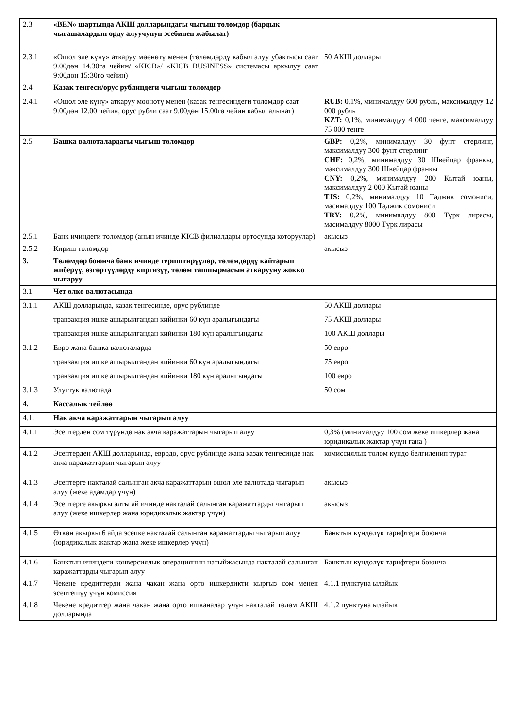| 2.3 | «BEN» шартында АКШ долларындагы чыгыш төлөмдөр (бардык чыгашалардын орду алуучунун эсебинен жабылат) | |
| 2.3.1 | «Ошол эле күнү» аткаруу мөөнөтү менен (төлөмдөрдү кабыл алуу убактысы саат 9.00дөн 14.30га чейин/ «KICB»/ «KICB BUSINESS» системасы аркылуу саат 9:00дөн 15:30гө чейин) | 50 АКШ доллары |
| 2.4 | Казак тенгеси/орус рублиндеги чыгыш төлөмдөр | |
| 2.4.1 | «Ошол эле күнү» аткаруу мөөнөтү менен (казак тенгесиндеги төлөмдөр саат 9.00дөн 12.00 чейин, орус рубли саат 9.00дөн 15.00гө чейин кабыл алынат) | RUB: 0,1%, минималдуу 600 рубль, максималдуу 12 000 рубль KZT: 0,1%, минималдуу 4 000 тенге, максималдуу 75 000 тенге |
| 2.5 | Башка валюталардагы чыгыш төлөмдөр | GBP: 0,2%, минималдуу 30 фунт стерлинг, максималдуу 300 фунт стерлинг CHF: 0,2%, минималдуу 30 Швейцар франкы, максималдуу 300 Швейцар франкы CNY: 0,2%, минималдуу 200 Кытай юаны, максималдуу 2 000 Кытай юаны TJS: 0,2%, минималдуу 10 Таджик сомониси, масималдуу 100 Таджик сомониси TRY: 0,2%, минималдуу 800 Түрк лирасы, масималдуу 8000 Түрк лирасы |
| 2.5.1 | Банк ичиндеги төлөмдөр (анын ичинде KICB филиалдары ортосунда которуулар) | акысыз |
| 2.5.2 | Кириш төлөмдөр | акысыз |
| 3. | Төлөмдөр боюнча банк ичинде териштирүүлөр, төлөмдөрдү кайтарып жиберүү, өзгөртүүлөрдү киргизүү, төлөм тапшырмасын аткарууну жокко чыгаруу | |
| 3.1 | Чет өлкө валютасында | |
| 3.1.1 | АКШ долларында, казак тенгесинде, орус рублинде | 50 АКШ доллары |
| | транзакция ишке ашырылгандан кийинки 60 күн аралыгындагы | 75 АКШ доллары |
| | транзакция ишке ашырылгандан кийинки 180 күн аралыгындагы | 100 АКШ доллары |
| 3.1.2 | Евро жана башка валюталарда | 50 евро |
| | транзакция ишке ашырылгандан кийинки 60 күн аралыгындагы | 75 евро |
| | транзакция ишке ашырылгандан кийинки 180 күн аралыгындагы | 100 евро |
| 3.1.3 | Улуттук валютада | 50 сом |
| 4. | Кассалык тейлөө | |
| 4.1. | Нак акча каражаттарын чыгарып алуу | |
| 4.1.1 | Эсептерден сом түрүндө нак акча каражаттарын чыгарып алуу | 0,3% (минималдуу 100 сом жеке ишкерлер жана юридикалык жактар үчүн гана ) |
| 4.1.2 | Эсептерден АКШ долларында, евродо, орус рублинде жана казак тенгесинде нак акча каражаттарын чыгарып алуу | комиссиялык төлөм күндө белгиленип турат |
| 4.1.3 | Эсептерге накталай салынган акча каражаттарын ошол эле валютада чыгарып алуу (жеке адамдар үчүн) | акысыз |
| 4.1.4 | Эсептерге акыркы алты ай ичинде накталай салынган каражаттарды чыгарып алуу (жеке ишкерлер жана юридикалык жактар үчүн) | акысыз |
| 4.1.5 | Өткөн акыркы 6 айда эсепке накталай салынган каражаттарды чыгарып алуу (юридикалык жактар жана жеке ишкерлер үчүн) | Банктын күндөлүк тарифтери боюнча |
| 4.1.6 | Банктын ичиндеги конверсиялык операциянын натыйжасында накталай салынган каражаттарды чыгарып алуу | Банктын күндөлүк тарифтери боюнча |
| 4.1.7 | Чекене кредиттерди жана чакан жана орто ишкердикти кыргыз сом менен эсептешүү үчүн комиссия | 4.1.1 пунктуна ылайык |
| 4.1.8 | Чекене кредиттер жана чакан жана орто ишканалар үчүн накталай төлөм АКШ долларында | 4.1.2 пунктуна ылайык |